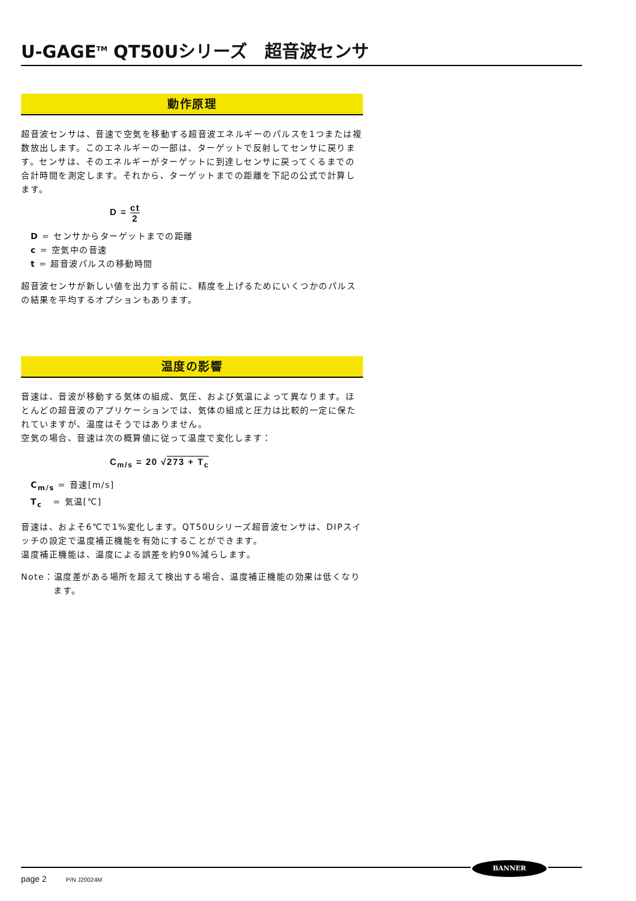U-GAGE<sup>TM</sup> QT50Uシリーズ　超音波センサ
動作原理
超音波センサは、音速で空気を移動する超音波エネルギーのパルスを1つまたは複数放出します。このエネルギーの一部は、ターゲットで反射してセンサに戻ります。センサは、そのエネルギーがターゲットに到達しセンサに戻ってくるまでの合計時間を測定します。それから、ターゲットまでの距離を下記の公式で計算します。
D = ct 2
D = センサからターゲットまでの距離
c = 空気中の音速
t = 超音波パルスの移動時間
超音波センサが新しい値を出力する前に、精度を上げるためにいくつかのパルスの結果を平均するオプションもあります。
温度の影響
音速は、音波が移動する気体の組成、気圧、および気温によって異なります。ほとんどの超音波のアプリケーションでは、気体の組成と圧力は比較的一定に保たれていますが、温度はそうではありません。
空気の場合、音速は次の概算値に従って温度で変化します：
C<sub>m/s</sub> = 20 √273 + T<sub>c</sub>
C<sub>m/s</sub> = 音速[m/s]
T<sub>c</sub> = 気温[℃]
音速は、およそ6℃で1%変化します。QT50Uシリーズ超音波センサは、DIPスイッチの設定で温度補正機能を有効にすることができます。
温度補正機能は、温度による誤差を約90%減らします。
Note：温度差がある場所を超えて検出する場合、温度補正機能の効果は低くなります。
BANNER
page 2 P/N J20024M